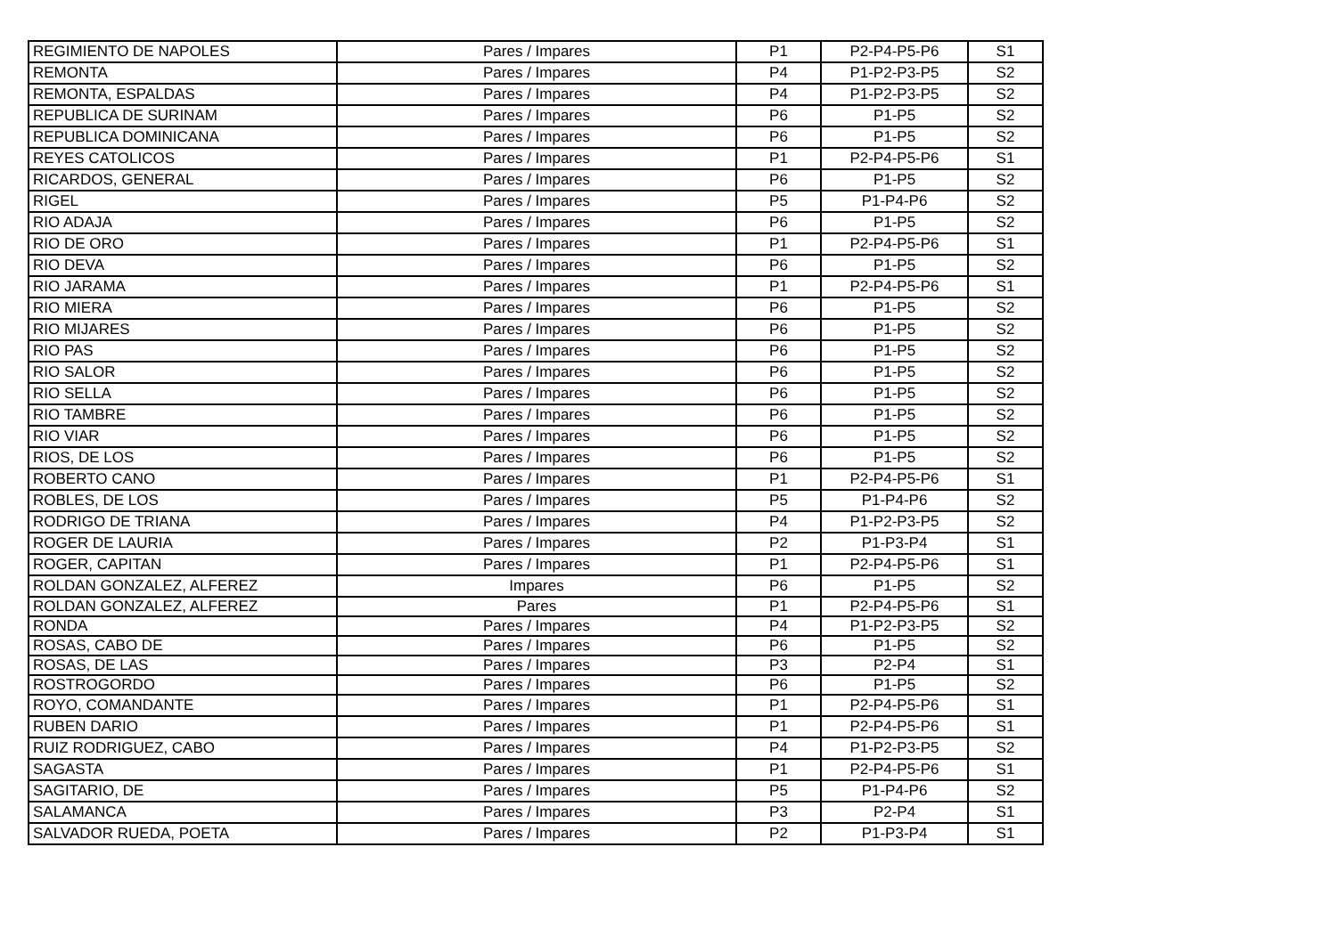| REGIMIENTO DE NAPOLES | Pares / Impares | P1 | P2-P4-P5-P6 | S1 |
| REMONTA | Pares / Impares | P4 | P1-P2-P3-P5 | S2 |
| REMONTA, ESPALDAS | Pares / Impares | P4 | P1-P2-P3-P5 | S2 |
| REPUBLICA DE SURINAM | Pares / Impares | P6 | P1-P5 | S2 |
| REPUBLICA DOMINICANA | Pares / Impares | P6 | P1-P5 | S2 |
| REYES CATOLICOS | Pares / Impares | P1 | P2-P4-P5-P6 | S1 |
| RICARDOS, GENERAL | Pares / Impares | P6 | P1-P5 | S2 |
| RIGEL | Pares / Impares | P5 | P1-P4-P6 | S2 |
| RIO ADAJA | Pares / Impares | P6 | P1-P5 | S2 |
| RIO DE ORO | Pares / Impares | P1 | P2-P4-P5-P6 | S1 |
| RIO DEVA | Pares / Impares | P6 | P1-P5 | S2 |
| RIO JARAMA | Pares / Impares | P1 | P2-P4-P5-P6 | S1 |
| RIO MIERA | Pares / Impares | P6 | P1-P5 | S2 |
| RIO MIJARES | Pares / Impares | P6 | P1-P5 | S2 |
| RIO PAS | Pares / Impares | P6 | P1-P5 | S2 |
| RIO SALOR | Pares / Impares | P6 | P1-P5 | S2 |
| RIO SELLA | Pares / Impares | P6 | P1-P5 | S2 |
| RIO TAMBRE | Pares / Impares | P6 | P1-P5 | S2 |
| RIO VIAR | Pares / Impares | P6 | P1-P5 | S2 |
| RIOS, DE LOS | Pares / Impares | P6 | P1-P5 | S2 |
| ROBERTO CANO | Pares / Impares | P1 | P2-P4-P5-P6 | S1 |
| ROBLES, DE LOS | Pares / Impares | P5 | P1-P4-P6 | S2 |
| RODRIGO DE TRIANA | Pares / Impares | P4 | P1-P2-P3-P5 | S2 |
| ROGER DE LAURIA | Pares / Impares | P2 | P1-P3-P4 | S1 |
| ROGER, CAPITAN | Pares / Impares | P1 | P2-P4-P5-P6 | S1 |
| ROLDAN GONZALEZ, ALFEREZ | Impares | P6 | P1-P5 | S2 |
| ROLDAN GONZALEZ, ALFEREZ | Pares | P1 | P2-P4-P5-P6 | S1 |
| RONDA | Pares / Impares | P4 | P1-P2-P3-P5 | S2 |
| ROSAS, CABO DE | Pares / Impares | P6 | P1-P5 | S2 |
| ROSAS, DE LAS | Pares / Impares | P3 | P2-P4 | S1 |
| ROSTROGORDO | Pares / Impares | P6 | P1-P5 | S2 |
| ROYO, COMANDANTE | Pares / Impares | P1 | P2-P4-P5-P6 | S1 |
| RUBEN DARIO | Pares / Impares | P1 | P2-P4-P5-P6 | S1 |
| RUIZ RODRIGUEZ, CABO | Pares / Impares | P4 | P1-P2-P3-P5 | S2 |
| SAGASTA | Pares / Impares | P1 | P2-P4-P5-P6 | S1 |
| SAGITARIO, DE | Pares / Impares | P5 | P1-P4-P6 | S2 |
| SALAMANCA | Pares / Impares | P3 | P2-P4 | S1 |
| SALVADOR RUEDA, POETA | Pares / Impares | P2 | P1-P3-P4 | S1 |